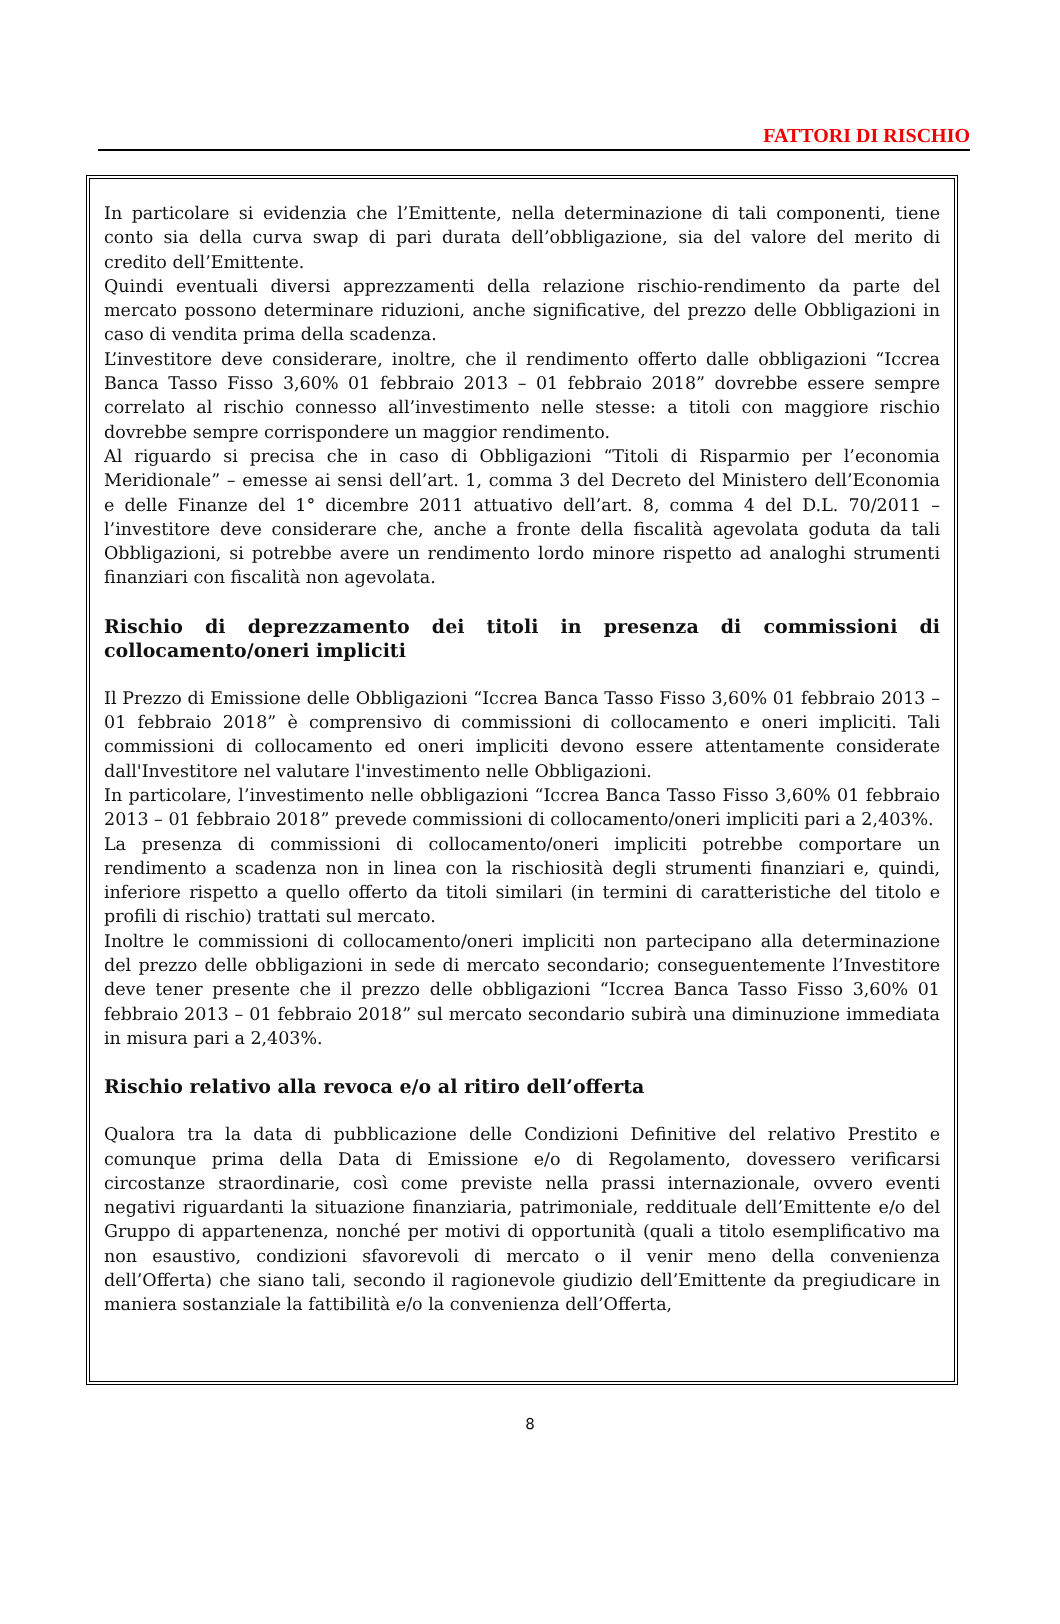FATTORI DI RISCHIO
In particolare si evidenzia che l’Emittente, nella determinazione di tali componenti, tiene conto sia della curva swap di pari durata dell’obbligazione, sia del valore del merito di credito dell’Emittente.
Quindi eventuali diversi apprezzamenti della relazione rischio-rendimento da parte del mercato possono determinare riduzioni, anche significative, del prezzo delle Obbligazioni in caso di vendita prima della scadenza.
L’investitore deve considerare, inoltre, che il rendimento offerto dalle obbligazioni “Iccrea Banca Tasso Fisso 3,60% 01 febbraio 2013 – 01 febbraio 2018” dovrebbe essere sempre correlato al rischio connesso all’investimento nelle stesse: a titoli con maggiore rischio dovrebbe sempre corrispondere un maggior rendimento.
Al riguardo si precisa che in caso di Obbligazioni “Titoli di Risparmio per l’economia Meridionale” – emesse ai sensi dell’art. 1, comma 3 del Decreto del Ministero dell’Economia e delle Finanze del 1° dicembre 2011 attuativo dell’art. 8, comma 4 del D.L. 70/2011 – l’investitore deve considerare che, anche a fronte della fiscalità agevolata goduta da tali Obbligazioni, si potrebbe avere un rendimento lordo minore rispetto ad analoghi strumenti finanziari con fiscalità non agevolata.
Rischio di deprezzamento dei titoli in presenza di commissioni di collocamento/oneri impliciti
Il Prezzo di Emissione delle Obbligazioni “Iccrea Banca Tasso Fisso 3,60% 01 febbraio 2013 – 01 febbraio 2018” è comprensivo di commissioni di collocamento e oneri impliciti. Tali commissioni di collocamento ed oneri impliciti devono essere attentamente considerate dall'Investitore nel valutare l'investimento nelle Obbligazioni.
In particolare, l’investimento nelle obbligazioni “Iccrea Banca Tasso Fisso 3,60% 01 febbraio 2013 – 01 febbraio 2018” prevede commissioni di collocamento/oneri impliciti pari a 2,403%.
La presenza di commissioni di collocamento/oneri impliciti potrebbe comportare un rendimento a scadenza non in linea con la rischiosità degli strumenti finanziari e, quindi, inferiore rispetto a quello offerto da titoli similari (in termini di caratteristiche del titolo e profili di rischio) trattati sul mercato.
Inoltre le commissioni di collocamento/oneri impliciti non partecipano alla determinazione del prezzo delle obbligazioni in sede di mercato secondario; conseguentemente l’Investitore deve tener presente che il prezzo delle obbligazioni “Iccrea Banca Tasso Fisso 3,60% 01 febbraio 2013 – 01 febbraio 2018” sul mercato secondario subirà una diminuzione immediata in misura pari a 2,403%.
Rischio relativo alla revoca e/o al ritiro dell’offerta
Qualora tra la data di pubblicazione delle Condizioni Definitive del relativo Prestito e comunque prima della Data di Emissione e/o di Regolamento, dovessero verificarsi circostanze straordinarie, così come previste nella prassi internazionale, ovvero eventi negativi riguardanti la situazione finanziaria, patrimoniale, reddituale dell’Emittente e/o del Gruppo di appartenenza, nonché per motivi di opportunità (quali a titolo esemplificativo ma non esaustivo, condizioni sfavorevoli di mercato o il venir meno della convenienza dell’Offerta) che siano tali, secondo il ragionevole giudizio dell’Emittente da pregiudicare in maniera sostanziale la fattibilità e/o la convenienza dell’Offerta,
8